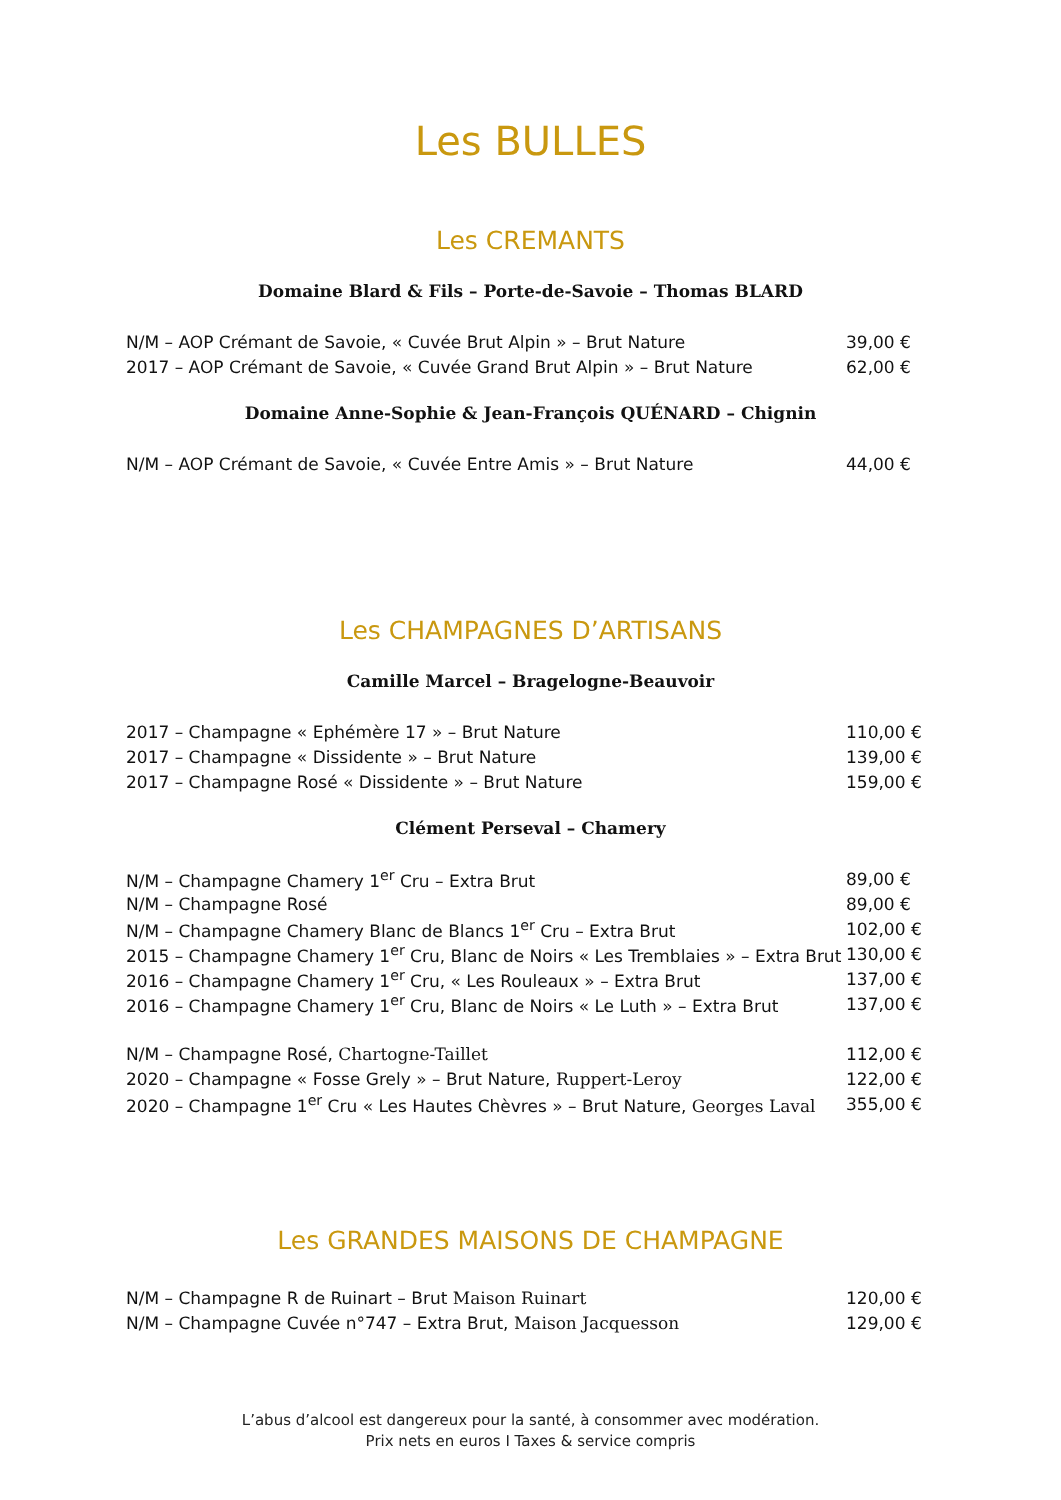Les BULLES
Les CREMANTS
Domaine Blard & Fils – Porte-de-Savoie – Thomas BLARD
| N/M – AOP Crémant de Savoie, « Cuvée Brut Alpin » – Brut Nature | 39,00 € |
| 2017 – AOP Crémant de Savoie, « Cuvée Grand Brut Alpin » – Brut Nature | 62,00 € |
Domaine Anne-Sophie & Jean-François QUÉNARD – Chignin
| N/M – AOP Crémant de Savoie, « Cuvée Entre Amis » – Brut Nature | 44,00 € |
Les CHAMPAGNES D’ARTISANS
Camille Marcel – Bragelogne-Beauvoir
| 2017 – Champagne « Ephémère 17 » – Brut Nature | 110,00 € |
| 2017 – Champagne « Dissidente » – Brut Nature | 139,00 € |
| 2017 – Champagne Rosé « Dissidente » – Brut Nature | 159,00 € |
Clément Perseval – Chamery
| N/M – Champagne Chamery 1<sup>er</sup> Cru – Extra Brut | 89,00 € |
| N/M – Champagne Rosé | 89,00 € |
| N/M – Champagne Chamery Blanc de Blancs 1<sup>er</sup> Cru – Extra Brut | 102,00 € |
| 2015 – Champagne Chamery 1<sup>er</sup> Cru, Blanc de Noirs « Les Tremblaies » – Extra Brut | 130,00 € |
| 2016 – Champagne Chamery 1<sup>er</sup> Cru, « Les Rouleaux » – Extra Brut | 137,00 € |
| 2016 – Champagne Chamery 1<sup>er</sup> Cru, Blanc de Noirs « Le Luth » – Extra Brut | 137,00 € |
| N/M – Champagne Rosé, Chartogne-Taillet | 112,00 € |
| 2020 – Champagne « Fosse Grely » – Brut Nature, Ruppert-Leroy | 122,00 € |
| 2020 – Champagne 1<sup>er</sup> Cru « Les Hautes Chèvres » – Brut Nature, Georges Laval | 355,00 € |
Les GRANDES MAISONS DE CHAMPAGNE
| N/M – Champagne R de Ruinart – Brut Maison Ruinart | 120,00 € |
| N/M – Champagne Cuvée n°747 – Extra Brut, Maison Jacquesson | 129,00 € |
L’abus d’alcool est dangereux pour la santé, à consommer avec modération.
Prix nets en euros I Taxes & service compris